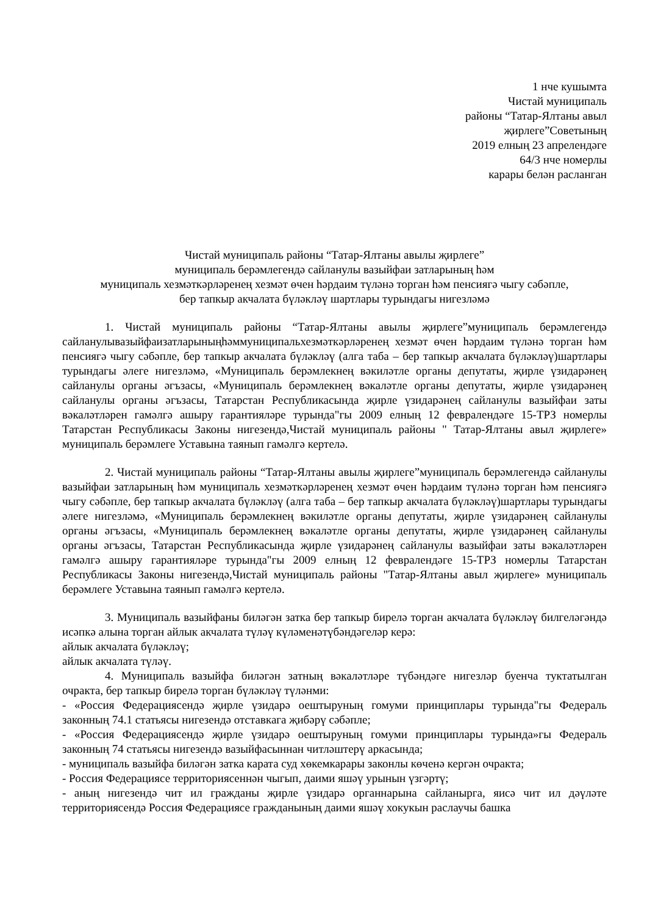1 нче кушымта
Чистай муниципаль
районы “Татар-Ялтаны авыл
җирлеге”Советының
2019 елның 23 апрелендәге
64/3 нче номерлы
карары белән расланган
Чистай муниципаль районы “Татар-Ялтаны авылы җирлеге”
муниципаль берәмлегендә сайланулы вазыйфаи затларының һәм
муниципаль хезмәткәрләренең хезмәт өчен һәрдаим түләнә торган һәм пенсиягә чыгу сәбәпле,
бер тапкыр акчалата бүләкләү шартлары турындагы нигезләмә
1. Чистай муниципаль районы “Татар-Ялтаны авылы җирлеге”муниципаль берәмлегендә сайланулывазыйфаизатларыныңһәммуниципальхезмәткәрләренең хезмәт өчен һәрдаим түләнә торган һәм пенсиягә чыгу сәбәпле, бер тапкыр акчалата бүләкләү (алга таба – бер тапкыр акчалата бүләкләү)шартлары турындагы әлеге нигезләмә, «Муниципаль берәмлекнең вәкиләтле органы депутаты, җирле үзидарәнең сайланулы органы әгъзасы, «Муниципаль берәмлекнең вәкаләтле органы депутаты, җирле үзидарәнең сайланулы органы әгъзасы, Татарстан Республикасында җирле үзидарәнең сайланулы вазыйфаи заты вәкаләтләрен гамәлгә ашыру гарантияләре турында"гы 2009 елның 12 февралендәге 15-ТРЗ номерлы Татарстан Республикасы Законы нигезендә,Чистай муниципаль районы " Татар-Ялтаны авыл җирлеге» муниципаль берәмлеге Уставына таянып гамәлгә кертелә.
2. Чистай муниципаль районы “Татар-Ялтаны авылы җирлеге”муниципаль берәмлегендә сайланулы вазыйфаи затларының һәм муниципаль хезмәткәрләренең хезмәт өчен һәрдаим түләнә торган һәм пенсиягә чыгу сәбәпле, бер тапкыр акчалата бүләкләү (алга таба – бер тапкыр акчалата бүләкләү)шартлары турындагы әлеге нигезләмә, «Муниципаль берәмлекнең вәкиләтле органы депутаты, җирле үзидарәнең сайланулы органы әгъзасы, «Муниципаль берәмлекнең вәкаләтле органы депутаты, җирле үзидарәнең сайланулы органы әгъзасы, Татарстан Республикасында җирле үзидарәнең сайланулы вазыйфаи заты вәкаләтләрен гамәлгә ашыру гарантияләре турында"гы 2009 елның 12 февралендәге 15-ТРЗ номерлы Татарстан Республикасы Законы нигезендә,Чистай муниципаль районы "Татар-Ялтаны авыл җирлеге» муниципаль берәмлеге Уставына таянып гамәлгә кертелә.
3. Муниципаль вазыйфаны биләгән затка бер тапкыр бирелә торган акчалата бүләкләү билгеләгәндә исәпкә алына торган айлык акчалата түләү күләменәтүбәндәгеләр керә:
айлык акчалата бүләкләү;
айлык акчалата түләү.
4. Муниципаль вазыйфа биләгән затның вәкаләтләре түбәндәге нигезләр буенча туктатылган очракта, бер тапкыр бирелә торган бүләкләү түләнми:
- «Россия Федерациясендә җирле үзидарә оештыруның гомуми принциплары турында"гы Федераль законның 74.1 статьясы нигезендә отставкага җибәрү сәбәпле;
- «Россия Федерациясендә җирле үзидарә оештыруның гомуми принциплары турында»гы Федераль законның 74 статьясы нигезендә вазыйфасыннан читләштерү аркасында;
- муниципаль вазыйфа биләгән затка карата суд хөкемкарары законлы көченә кергән очракта;
- Россия Федерациясе территориясеннән чыгып, даими яшәү урынын үзгәртү;
- аның нигезендә чит ил гражданы җирле үзидарә органнарына сайланырга, яисә чит ил дәүләте территориясендә Россия Федерациясе гражданының даими яшәү хокукын раслаучы башка